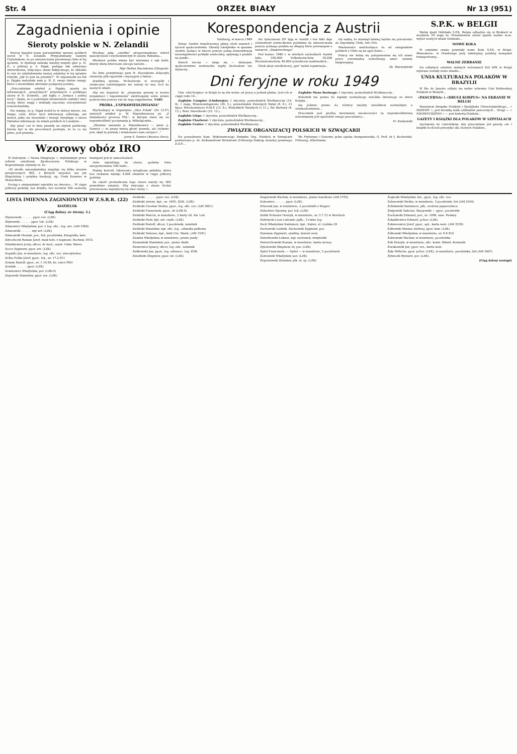Str. 4 ORZEŁ BIAŁY Nr 13 (951)
Zagadnienia i opinie
Sieroty polskie w N. Zelandii
Szereg tygodni temu poruszyliśmy sprawę polskich sierot w N. Zelandii. Przypominamy naszym Czytelnikom, że po umieszczeniu pierwszego listu w tej sprawie, w dyskusji zabrała między innymi głos p. H. Z., a później p. A. Pająk, podając tak odmienne stwierdzenia, dotyczące stanu faktycznego, że skłoniło to nas do zatytułowania naszej ostatniej w tej sprawie rubrykі „Jak to jest na prawdę?". W odpowiedzi na list p. Pająka nadesłała nam p. H. Z. swoje dalsze uwagi, które z niewielkimi skrótami podajemy poniżej.
„Przeczytałam artykuł p. Pająka, oparty na informacjach „urzędowych" przysłanych z polskiego obozu w N. Zelandii... jak bajkę z „tysiąca i jednej nocy". Sądzę, że z podobnym zdumieniem czytały i inne osoby, które znają i widziały naocznie rzeczywistość nowozelandzką.
Nie wątpię, że p. Pająk zrobił to w dobrej wierze, nie znając osób, które tych informacyj udzielają, ani metod, jakie się stosowało i stosuje wysyłając z obozu Pahiatua informacje do władz polskich w Londynie...
Aby pisać coś w imię prawdy na użytek publiczny, trzeba być w stu procentach pewnym, że to co się pisze, jest prawdą...
Wiedząc jaką „czystkę" przeprowadzono wśród nauczycielek i wychowawczyń w obozie Pahiatua...
Młodzież polska winna być wyrwana z rąk ludzi, którzy służą interesom obcego narodu...
Mgr Halina Zięciakowa (Glasgow).
Do listu powyższego pani H. Zięciakowa dołączyła obszerny plik raportów i wycięgów z listów...
drażliwą sprawę. Wchodzenie w szczegóły i ostateczne rozstrzyganie nie należy do nas, lecz do naszych władz.
Aby nie dopuścić do „utopienia sprawy w morzu niepamięci i zapomnienia" zastrzegamy sobie prawo powrócenia jeszcze raz do tego zagadnienia. TABU
PRÓBA „USPRAWIEDLIWIANIA"
Wychodzący w Argentynie „Głos Polski" (Nr 2137) umieścił artykuł p. W. Mazurkiewicza pt. „Z działalności prezesa PSL", w którym stara się on usprawiedliwić poczynania p. Mikołajczyka...
„Słusznie zauważa p. Mazurkiewicz — pisze p. Nawicz — że prasa winna głosić prawdę, ale ciekawe jest, skąd tę prawdę i wiadomości sam czerpie?..."
Jerzy S. Nawicz (Buenos Aires).
Wzorowy obóz IRO
W biuletynie « Nasza Emigracja », wydawanym przez referat osiedlenia Zjednoczenia Polskiego w Regensburgu czytamy m. in.:
«W strefie amerykańskiej znajduje się kilka obozów przejściowych IRO, z których niejeden ma już długoletnią i przykrą tradycję, np. Funk Kasarne w Monachium...
Pociąg z emigrantami zajeżdża na dworzec... W ciągu półtorej godziny, bez krzyku, bez nerwów 500 osobowy transport jest w samochodach.
Auta zajeżdżają do obozu, godzinę trwa zarejestrowanie 500 ludzi...
Piękny kościół, luksusowo urządzona jadalnia, która bez czekania wydaje 4.000 obiadów w ciągu półtorej godziny.
Za całość prowadzenia tego obozu należy się IRO prawdziwe uznanie. Oby zwyczaje z obozu Grohn przeniesiono najszybciej na inne obozy ».
Korespondencja z Austrii
Salzburg, w marcu 1949
Dzieje Austrii współczesnej płyną obok marzeń i życzeń społeczeństwa. Obrady londyńskie w sprawie Austrii, będące w istocie jeszcze jedną demonstracją nieustępliwości polityki sowieckiej, spływają z punktu na punkt...
Dwóch rzeczy — zdaje się — dzisiejsze społeczeństwo austriackie nigdy Zachodowi nie wybaczy...
Ale tymczasem DP żyją w Austrii i ten fakt daje elementowi sowieckiemu podstawę do umieszczenia jeszcze jednego punktu na długiej liście przetargów o zawarcie „Staatsvertragu".
Pod koniec 1948 r. w strefach zachodnich Austrii było: 330.000 Volksdeutschów, 30.000 Reichsdeutschów, 40.000 uchodźców austriackich...
Obok akcji osiedleńczej „gra" nadal repatriacja...
rzy sądzą, że stamtąd łatwiej będzie się przedostać do Argentyny, Chile, lub USA.
Wiadomości nadchodzące tu od emigrantów polskich z Chile są na ogół dobre...
Polacy nie łudzą się polepszeniem się ich szans przez ewentualną nowelizację amer. ustawy imigracyjnej.
Zb. Waruszyński
Dni feryjne w roku 1949
Tzw. «dni feryjne» w Belgii to są dni wolne od pracy a jednak płatne. Jest ich w ciągu roku 10...
Zagłębie Campine (Limburgia): 1 stycznia, poniedziałek Wielkanocny (18. 4), 1 maja, Wniebowstąpienie (26. 5.), poniedziałek Zielonych Świąt (6. 6.), 21 lipca, Wniebowzięcie N.M.P. (15. 8.), Wszystkich Świętych (1.11.), Św. Barbary (4. 12.), Boże Narodzenie (25. 12.).
Zagłębie Liège: 1 stycznia, poniedziałek Wielkanocny...
Zagłębie Charleroi: 1 stycznia, poniedziałek Wielkanocny...
Zagłębie Centre: 1 stycznia, poniedziałek Wielkanocny...
Zagłębie Mons Borinage: 1 stycznia, poniedziałek Wielkanocny...
Robotnik ma prawo do zapłaty normalnego zarobku dziennego za dzień feryjny...
ma jedynie prawo do różnicy między zarobkiem normalnym a odszkodowaniem...
Pracownik pod groźbą nieuznania nieobecności za usprawiedliwioną zobowiązany jest uprzedzić swego pracodawcę...
Fr. Krakowski
ZWIĄZEK ORGANIZACYJ POLSKICH W SZWAJCARII
Na posiedzeniu Kom. Wykonawczego Związku Org. Polskich w Szwajcarii powierzono p. dr. Aleksandrowi Meleniowi (Fribourg) funkcję doradcy prawnego Z.O.P....
We Fryburgu i Genewie pełni opiekę duszpasterską: O. Prof. dr J. Bocheński, Fribourg, Albertinum.
S.P.K. w BELGII
Walny zjazd Oddziału S.P.K. Belgia odbędzie się w Brukseli w niedzielę 29 maja br. Przedmiotem obrad zjazdu będzie m.in. wybór nowych władz Oddziału...
NOWE KOŁA
W ostatnim czasie powstały nowe Koła S.P.K. w Belgii. Mianowicie: w Homburgu przy tamtejszej polskiej kompanii transportowej...
WALNE ZEBRANIE
Na odbytych ostatnio walnych zebraniach Kół SPK w Belgii wybrane zostały nowe władze...
UNIA KULTURALNA POLAKÓW W BRAZYLII
W Rio de Janeiro odbyło się walne zebranie Unii Kulturalnej Polaków w Brazylii...
«PANCERNA» i «DRUGI KORPUS» NA EKRANIE W BELGII
Staraniem Związku Polaków i Syndykatu Chrześcijańskiego... « IDZIEMY », jest kroniką walk oddziałów pancernych... Drugi — « NIEZWYCIĘŻENI » — jest historią Polaków...
GAZETY I KSIĄŻKI DLA POLAKÓW W SZPITALACH
Apelujemy do czytelników, aby przeczytane już gazety, ew. i książki zechcieli przesyłać dla chorych Polaków...
LISTA IMIENNA ZAGINIONYCH W Z.S.R.R. (22)
KOZIELSK
(Ciąg dalszy ze strony 3.)
Zbyszewski . . . . . . ppor. rez. (LZK)
Zbytowski . . . . . . ppor. lek. (LZK)
Zdanowicz Władysław, por. 2 leg. ofic., leg. urz. (AM 3388)
Zdanowski . . . . . . mjr art. (LZK)
Zdanowski Henryk, por., list, pocztówka, fotografia, łańc.
Zdrochecki Roman Józef, znak tożs. z napisem: Bochnia 1910.
Zdunkiewicz Jerzy, oficer, dr med., asyst. Uniw. Warsz.
Zecer Zygmunt, ppor. art. (LZK)
Zegadło Jan, w mundurze, leg. ofic. rez. (nieczytelna)
Zelba Feliks Józef, ppor., lek., ur. 17.2.911
Zeman Rudolf, ppor., ur. 1.10.98, ks. oszcz PKO
Zembik . . . . . . ppor. (LZK)
Zembowicz Władysław, por. (LZK-S)
Ziejewski Stanisław, ppor. rez. (LZK)
Zieliński . . . . . . ppor. rez. (LZK)
Zieliński Antoni, kpt., ur. 1895, DOK. (LZK)
Zieliński Czesław Stefan, ppor., leg. ofic. rez. (AM 3801)
Zieliński Franciszek, ppor., dr (LZK-S)
Zieliński Marcin, w mundurze, 2 karty ctł. Zw. Lek.
Zieliński Piotr, kpt. art. ciężk. (LZK)
Zieliński Rudolf, oficer, 2 pocztówki, notatnik
Zieliński Stanisław, mjr, ofic. leg., odznaka pułkowa
Zieliński Tadeusz, kpt., kwit Urz. Skarb. (AM 1591)
Ziemba Władysław, w mundurze, prawo jazdy
Ziemiański Stanisław, por., pismo służb.
Zieniewicz Ignacy, oficer, leg. szk., notatnik
Ziółkowski Jan, ppor., leg. odznacz., leg. ZOR.
Zwoliński Zbigniew, ppor. lot. (LZK)
Znajdowski Wacław, w mundurze, pismo handlowe (AM 2795)
Zolnowicz . . . . . . ppor. (LZK)
Zrinczak Jan, w mundurze, 2 pocztówki z Węgier
Zuberbier Dyonizy, por. lek. (LZK)
Zubik Heliodor Henryk, w mundurze, ur. 3.7.12 w Mordach
Zubrzycki Leon Ludomir, ppłk., 3 różne leg.
Zuch Władysław Kazimierz, kpt., Kalisz, ul. Łódzka 29
Zuchowski Ludwik, Zuchowski Zygmunt, por.
Zussman Zygmunt, cywilny, dowód osob.
Zwierkowski Łukasz, mjr, rachunek, wizytówki
Zwierzchowski Roman, w mundurze, karta szczep.
Zybelewski Zbigniew, dr, por. (LZK)
Zydel Franciszek, — Sydel — w mundurze, 5 pocztówek
Żebrowski Władysław, por. (LZK)
Żegestowski Zdzisław, płk. st. sp. (LZK)
Żegleski Władysław, inż., ppor., leg. ofic. rez.
Żelazowski Stefan, w mundurze, 3 pocztówki, list (AM 2554)
Żelisławski Kazimierz, płk., srebrna papierośnica
Żmijewski Tadeusz, Żmejewski — ppor., pocztówki
Żochowski Edmund, por., ur. 1898, zam. Piekary
Żołądkiewicz Edward, pchor. (LZK)
Żołnierowicz Józef, ppor., apt., karta mob. (AM 3339)
Żółtowski Marian Andrzej, ppor. kaw. (LZK)
Żółtowski Władysław, w mundurze, ur. 9.4.910
Żubrowski Wacław, w mundurze, pocztówka
Żuk Henryk, w mundurze, ofic. kontr. Minist. Komunik.
Żurakowski Jan, ppor. rez., karta mob.
Żyła Wilhelm, ppor. pchor. (LZK), w mundurze, pocztówka, list (AM 3007)
Żywiecki Ryszard, por. (LZK).
(Ciąg dalszy nastąpi)